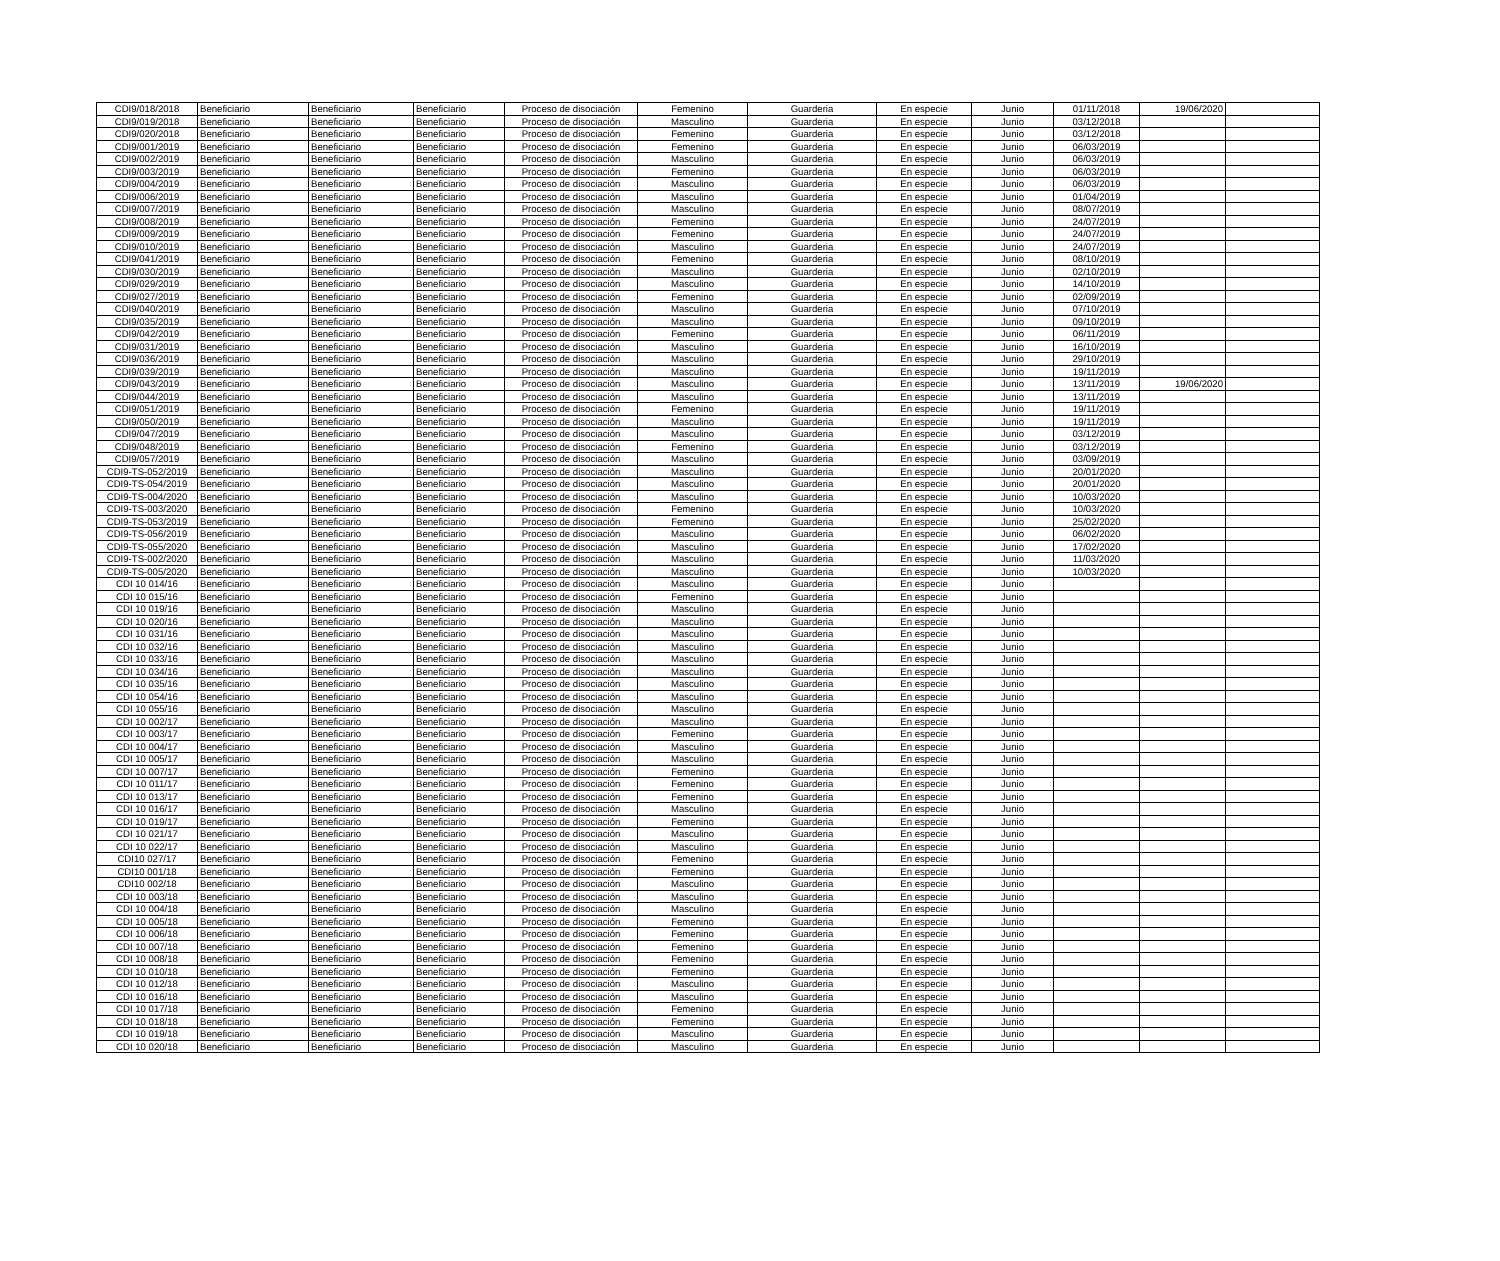| CDI9/018/2018 | Beneficiario | Beneficiario | Beneficiario | Proceso de disociación | Femenino | Guarderia | En especie | Junio | 01/11/2018 | 19/06/2020 | |
| CDI9/019/2018 | Beneficiario | Beneficiario | Beneficiario | Proceso de disociación | Masculino | Guarderia | En especie | Junio | 03/12/2018 | | |
| CDI9/020/2018 | Beneficiario | Beneficiario | Beneficiario | Proceso de disociación | Femenino | Guarderia | En especie | Junio | 03/12/2018 | | |
| CDI9/001/2019 | Beneficiario | Beneficiario | Beneficiario | Proceso de disociación | Femenino | Guarderia | En especie | Junio | 06/03/2019 | | |
| CDI9/002/2019 | Beneficiario | Beneficiario | Beneficiario | Proceso de disociación | Masculino | Guarderia | En especie | Junio | 06/03/2019 | | |
| CDI9/003/2019 | Beneficiario | Beneficiario | Beneficiario | Proceso de disociación | Femenino | Guarderia | En especie | Junio | 06/03/2019 | | |
| CDI9/004/2019 | Beneficiario | Beneficiario | Beneficiario | Proceso de disociación | Masculino | Guarderia | En especie | Junio | 06/03/2019 | | |
| CDI9/006/2019 | Beneficiario | Beneficiario | Beneficiario | Proceso de disociación | Masculino | Guarderia | En especie | Junio | 01/04/2019 | | |
| CDI9/007/2019 | Beneficiario | Beneficiario | Beneficiario | Proceso de disociación | Masculino | Guarderia | En especie | Junio | 08/07/2019 | | |
| CDI9/008/2019 | Beneficiario | Beneficiario | Beneficiario | Proceso de disociación | Femenino | Guarderia | En especie | Junio | 24/07/2019 | | |
| CDI9/009/2019 | Beneficiario | Beneficiario | Beneficiario | Proceso de disociación | Femenino | Guarderia | En especie | Junio | 24/07/2019 | | |
| CDI9/010/2019 | Beneficiario | Beneficiario | Beneficiario | Proceso de disociación | Masculino | Guarderia | En especie | Junio | 24/07/2019 | | |
| CDI9/041/2019 | Beneficiario | Beneficiario | Beneficiario | Proceso de disociación | Femenino | Guarderia | En especie | Junio | 08/10/2019 | | |
| CDI9/030/2019 | Beneficiario | Beneficiario | Beneficiario | Proceso de disociación | Masculino | Guarderia | En especie | Junio | 02/10/2019 | | |
| CDI9/029/2019 | Beneficiario | Beneficiario | Beneficiario | Proceso de disociación | Masculino | Guarderia | En especie | Junio | 14/10/2019 | | |
| CDI9/027/2019 | Beneficiario | Beneficiario | Beneficiario | Proceso de disociación | Femenino | Guarderia | En especie | Junio | 02/09/2019 | | |
| CDI9/040/2019 | Beneficiario | Beneficiario | Beneficiario | Proceso de disociación | Masculino | Guarderia | En especie | Junio | 07/10/2019 | | |
| CDI9/035/2019 | Beneficiario | Beneficiario | Beneficiario | Proceso de disociación | Masculino | Guarderia | En especie | Junio | 09/10/2019 | | |
| CDI9/042/2019 | Beneficiario | Beneficiario | Beneficiario | Proceso de disociación | Femenino | Guarderia | En especie | Junio | 06/11/2019 | | |
| CDI9/031/2019 | Beneficiario | Beneficiario | Beneficiario | Proceso de disociación | Masculino | Guarderia | En especie | Junio | 16/10/2019 | | |
| CDI9/036/2019 | Beneficiario | Beneficiario | Beneficiario | Proceso de disociación | Masculino | Guarderia | En especie | Junio | 29/10/2019 | | |
| CDI9/039/2019 | Beneficiario | Beneficiario | Beneficiario | Proceso de disociación | Masculino | Guarderia | En especie | Junio | 19/11/2019 | | |
| CDI9/043/2019 | Beneficiario | Beneficiario | Beneficiario | Proceso de disociación | Masculino | Guarderia | En especie | Junio | 13/11/2019 | 19/06/2020 | |
| CDI9/044/2019 | Beneficiario | Beneficiario | Beneficiario | Proceso de disociación | Masculino | Guarderia | En especie | Junio | 13/11/2019 | | |
| CDI9/051/2019 | Beneficiario | Beneficiario | Beneficiario | Proceso de disociación | Femenino | Guarderia | En especie | Junio | 19/11/2019 | | |
| CDI9/050/2019 | Beneficiario | Beneficiario | Beneficiario | Proceso de disociación | Masculino | Guarderia | En especie | Junio | 19/11/2019 | | |
| CDI9/047/2019 | Beneficiario | Beneficiario | Beneficiario | Proceso de disociación | Masculino | Guarderia | En especie | Junio | 03/12/2019 | | |
| CDI9/048/2019 | Beneficiario | Beneficiario | Beneficiario | Proceso de disociación | Femenino | Guarderia | En especie | Junio | 03/12/2019 | | |
| CDI9/057/2019 | Beneficiario | Beneficiario | Beneficiario | Proceso de disociación | Masculino | Guarderia | En especie | Junio | 03/09/2019 | | |
| CDI9-TS-052/2019 | Beneficiario | Beneficiario | Beneficiario | Proceso de disociación | Masculino | Guarderia | En especie | Junio | 20/01/2020 | | |
| CDI9-TS-054/2019 | Beneficiario | Beneficiario | Beneficiario | Proceso de disociación | Masculino | Guarderia | En especie | Junio | 20/01/2020 | | |
| CDI9-TS-004/2020 | Beneficiario | Beneficiario | Beneficiario | Proceso de disociación | Masculino | Guarderia | En especie | Junio | 10/03/2020 | | |
| CDI9-TS-003/2020 | Beneficiario | Beneficiario | Beneficiario | Proceso de disociación | Femenino | Guarderia | En especie | Junio | 10/03/2020 | | |
| CDI9-TS-053/2019 | Beneficiario | Beneficiario | Beneficiario | Proceso de disociación | Femenino | Guarderia | En especie | Junio | 25/02/2020 | | |
| CDI9-TS-056/2019 | Beneficiario | Beneficiario | Beneficiario | Proceso de disociación | Masculino | Guarderia | En especie | Junio | 06/02/2020 | | |
| CDI9-TS-055/2020 | Beneficiario | Beneficiario | Beneficiario | Proceso de disociación | Masculino | Guarderia | En especie | Junio | 17/02/2020 | | |
| CDI9-TS-002/2020 | Beneficiario | Beneficiario | Beneficiario | Proceso de disociación | Masculino | Guarderia | En especie | Junio | 11/03/2020 | | |
| CDI9-TS-005/2020 | Beneficiario | Beneficiario | Beneficiario | Proceso de disociación | Masculino | Guarderia | En especie | Junio | 10/03/2020 | | |
| CDI 10 014/16 | Beneficiario | Beneficiario | Beneficiario | Proceso de disociación | Masculino | Guarderia | En especie | Junio | | | |
| CDI 10 015/16 | Beneficiario | Beneficiario | Beneficiario | Proceso de disociación | Femenino | Guarderia | En especie | Junio | | | |
| CDI 10 019/16 | Beneficiario | Beneficiario | Beneficiario | Proceso de disociación | Masculino | Guarderia | En especie | Junio | | | |
| CDI 10 020/16 | Beneficiario | Beneficiario | Beneficiario | Proceso de disociación | Masculino | Guarderia | En especie | Junio | | | |
| CDI 10 031/16 | Beneficiario | Beneficiario | Beneficiario | Proceso de disociación | Masculino | Guarderia | En especie | Junio | | | |
| CDI 10 032/16 | Beneficiario | Beneficiario | Beneficiario | Proceso de disociación | Masculino | Guarderia | En especie | Junio | | | |
| CDI 10 033/16 | Beneficiario | Beneficiario | Beneficiario | Proceso de disociación | Masculino | Guarderia | En especie | Junio | | | |
| CDI 10 034/16 | Beneficiario | Beneficiario | Beneficiario | Proceso de disociación | Masculino | Guarderia | En especie | Junio | | | |
| CDI 10 035/16 | Beneficiario | Beneficiario | Beneficiario | Proceso de disociación | Masculino | Guarderia | En especie | Junio | | | |
| CDI 10 054/16 | Beneficiario | Beneficiario | Beneficiario | Proceso de disociación | Masculino | Guarderia | En especie | Junio | | | |
| CDI 10 055/16 | Beneficiario | Beneficiario | Beneficiario | Proceso de disociación | Masculino | Guarderia | En especie | Junio | | | |
| CDI 10 002/17 | Beneficiario | Beneficiario | Beneficiario | Proceso de disociación | Masculino | Guarderia | En especie | Junio | | | |
| CDI 10 003/17 | Beneficiario | Beneficiario | Beneficiario | Proceso de disociación | Femenino | Guarderia | En especie | Junio | | | |
| CDI 10 004/17 | Beneficiario | Beneficiario | Beneficiario | Proceso de disociación | Masculino | Guarderia | En especie | Junio | | | |
| CDI 10 005/17 | Beneficiario | Beneficiario | Beneficiario | Proceso de disociación | Masculino | Guarderia | En especie | Junio | | | |
| CDI 10 007/17 | Beneficiario | Beneficiario | Beneficiario | Proceso de disociación | Femenino | Guarderia | En especie | Junio | | | |
| CDI 10 011/17 | Beneficiario | Beneficiario | Beneficiario | Proceso de disociación | Femenino | Guarderia | En especie | Junio | | | |
| CDI 10 013/17 | Beneficiario | Beneficiario | Beneficiario | Proceso de disociación | Femenino | Guarderia | En especie | Junio | | | |
| CDI 10 016/17 | Beneficiario | Beneficiario | Beneficiario | Proceso de disociación | Masculino | Guarderia | En especie | Junio | | | |
| CDI 10 019/17 | Beneficiario | Beneficiario | Beneficiario | Proceso de disociación | Femenino | Guarderia | En especie | Junio | | | |
| CDI 10 021/17 | Beneficiario | Beneficiario | Beneficiario | Proceso de disociación | Masculino | Guarderia | En especie | Junio | | | |
| CDI 10 022/17 | Beneficiario | Beneficiario | Beneficiario | Proceso de disociación | Masculino | Guarderia | En especie | Junio | | | |
| CDI10 027/17 | Beneficiario | Beneficiario | Beneficiario | Proceso de disociación | Femenino | Guarderia | En especie | Junio | | | |
| CDI10 001/18 | Beneficiario | Beneficiario | Beneficiario | Proceso de disociación | Femenino | Guarderia | En especie | Junio | | | |
| CDI10 002/18 | Beneficiario | Beneficiario | Beneficiario | Proceso de disociación | Masculino | Guarderia | En especie | Junio | | | |
| CDI 10 003/18 | Beneficiario | Beneficiario | Beneficiario | Proceso de disociación | Masculino | Guarderia | En especie | Junio | | | |
| CDI 10 004/18 | Beneficiario | Beneficiario | Beneficiario | Proceso de disociación | Masculino | Guarderia | En especie | Junio | | | |
| CDI 10 005/18 | Beneficiario | Beneficiario | Beneficiario | Proceso de disociación | Femenino | Guarderia | En especie | Junio | | | |
| CDI 10 006/18 | Beneficiario | Beneficiario | Beneficiario | Proceso de disociación | Femenino | Guarderia | En especie | Junio | | | |
| CDI 10 007/18 | Beneficiario | Beneficiario | Beneficiario | Proceso de disociación | Femenino | Guarderia | En especie | Junio | | | |
| CDI 10 008/18 | Beneficiario | Beneficiario | Beneficiario | Proceso de disociación | Femenino | Guarderia | En especie | Junio | | | |
| CDI 10 010/18 | Beneficiario | Beneficiario | Beneficiario | Proceso de disociación | Femenino | Guarderia | En especie | Junio | | | |
| CDI 10 012/18 | Beneficiario | Beneficiario | Beneficiario | Proceso de disociación | Masculino | Guarderia | En especie | Junio | | | |
| CDI 10 016/18 | Beneficiario | Beneficiario | Beneficiario | Proceso de disociación | Masculino | Guarderia | En especie | Junio | | | |
| CDI 10 017/18 | Beneficiario | Beneficiario | Beneficiario | Proceso de disociación | Femenino | Guarderia | En especie | Junio | | | |
| CDI 10 018/18 | Beneficiario | Beneficiario | Beneficiario | Proceso de disociación | Femenino | Guarderia | En especie | Junio | | | |
| CDI 10 019/18 | Beneficiario | Beneficiario | Beneficiario | Proceso de disociación | Masculino | Guarderia | En especie | Junio | | | |
| CDI 10 020/18 | Beneficiario | Beneficiario | Beneficiario | Proceso de disociación | Masculino | Guarderia | En especie | Junio | | | |